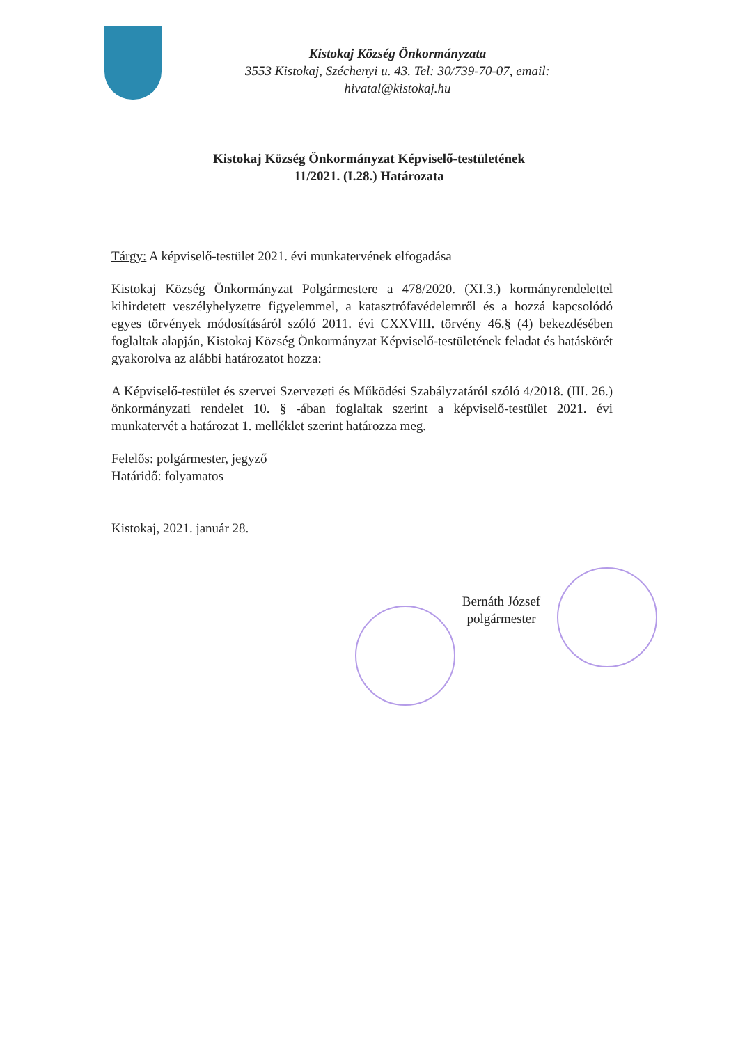Kistokaj Község Önkormányzata
3553 Kistokaj, Széchenyi u. 43. Tel: 30/739-70-07, email:
hivatal@kistokaj.hu
Kistokaj Község Önkormányzat Képviselő-testületének
11/2021. (I.28.) Határozata
Tárgy: A képviselő-testület 2021. évi munkatervének elfogadása
Kistokaj Község Önkormányzat Polgármestere a 478/2020. (XI.3.) kormányrendelettel kihirdetett veszélyhelyzetre figyelemmel, a katasztrófavédelemről és a hozzá kapcsolódó egyes törvények módosításáról szóló 2011. évi CXXVIII. törvény 46.§ (4) bekezdésében foglaltak alapján, Kistokaj Község Önkormányzat Képviselő-testületének feladat és hatáskörét gyakorolva az alábbi határozatot hozza:
A Képviselő-testület és szervei Szervezeti és Működési Szabályzatáról szóló 4/2018. (III. 26.) önkormányzati rendelet 10. § -ában foglaltak szerint a képviselő-testület 2021. évi munkatervét a határozat 1. melléklet szerint határozza meg.
Felelős: polgármester, jegyző
Határidő: folyamatos
Kistokaj, 2021. január 28.
Bernáth József
polgármester